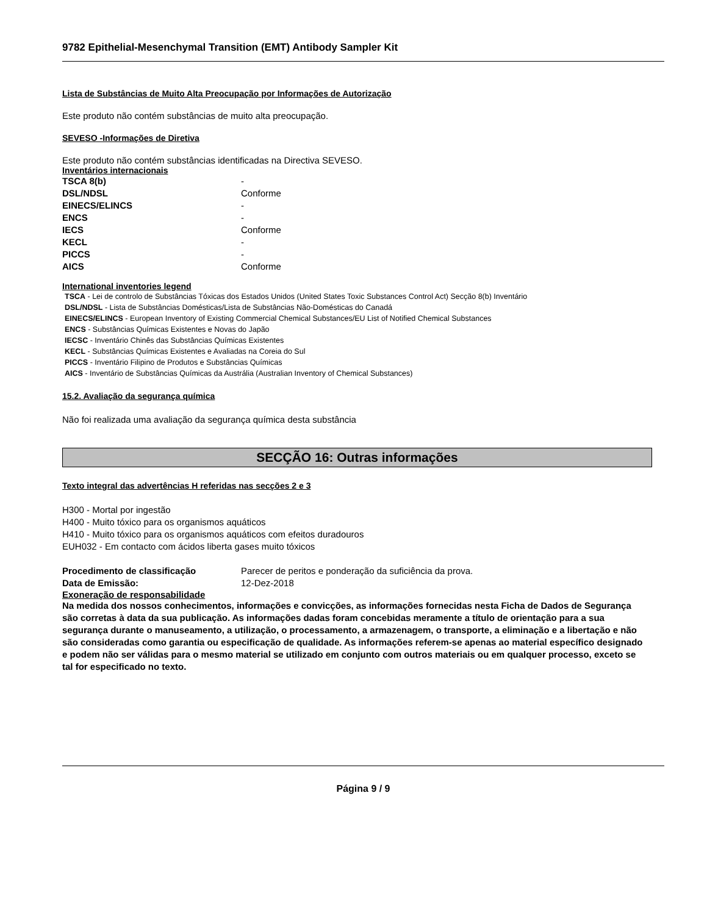9782 Epithelial-Mesenchymal Transition (EMT) Antibody Sampler Kit
Lista de Substâncias de Muito Alta Preocupação por Informações de Autorização
Este produto não contém substâncias de muito alta preocupação.
SEVESO -Informações de Diretiva
Este produto não contém substâncias identificadas na Directiva SEVESO.
Inventários internacionais
| TSCA 8(b) | - |
| DSL/NDSL | Conforme |
| EINECS/ELINCS | - |
| ENCS | - |
| IECS | Conforme |
| KECL | - |
| PICCS | - |
| AICS | Conforme |
International inventories legend
TSCA - Lei de controlo de Substâncias Tóxicas dos Estados Unidos (United States Toxic Substances Control Act) Secção 8(b) Inventário
DSL/NDSL - Lista de Substâncias Domésticas/Lista de Substâncias Não-Domésticas do Canadá
EINECS/ELINCS - European Inventory of Existing Commercial Chemical Substances/EU List of Notified Chemical Substances
ENCS - Substâncias Químicas Existentes e Novas do Japão
IECSC - Inventário Chinês das Substâncias Químicas Existentes
KECL - Substâncias Químicas Existentes e Avaliadas na Coreia do Sul
PICCS - Inventário Filipino de Produtos e Substâncias Químicas
AICS - Inventário de Substâncias Químicas da Austrália (Australian Inventory of Chemical Substances)
15.2. Avaliação da segurança química
Não foi realizada uma avaliação da segurança química desta substância
SECÇÃO 16: Outras informações
Texto integral das advertências H referidas nas secções 2 e 3
H300 - Mortal por ingestão
H400 - Muito tóxico para os organismos aquáticos
H410 - Muito tóxico para os organismos aquáticos com efeitos duradouros
EUH032 - Em contacto com ácidos liberta gases muito tóxicos
| Procedimento de classificação | Parecer de peritos e ponderação da suficiência da prova. |
| Data de Emissão: | 12-Dez-2018 |
Exoneração de responsabilidade
Na medida dos nossos conhecimentos, informações e convicções, as informações fornecidas nesta Ficha de Dados de Segurança são corretas à data da sua publicação. As informações dadas foram concebidas meramente a título de orientação para a sua segurança durante o manuseamento, a utilização, o processamento, a armazenagem, o transporte, a eliminação e a libertação e não são consideradas como garantia ou especificação de qualidade. As informações referem-se apenas ao material específico designado e podem não ser válidas para o mesmo material se utilizado em conjunto com outros materiais ou em qualquer processo, exceto se tal for especificado no texto.
Página 9 / 9